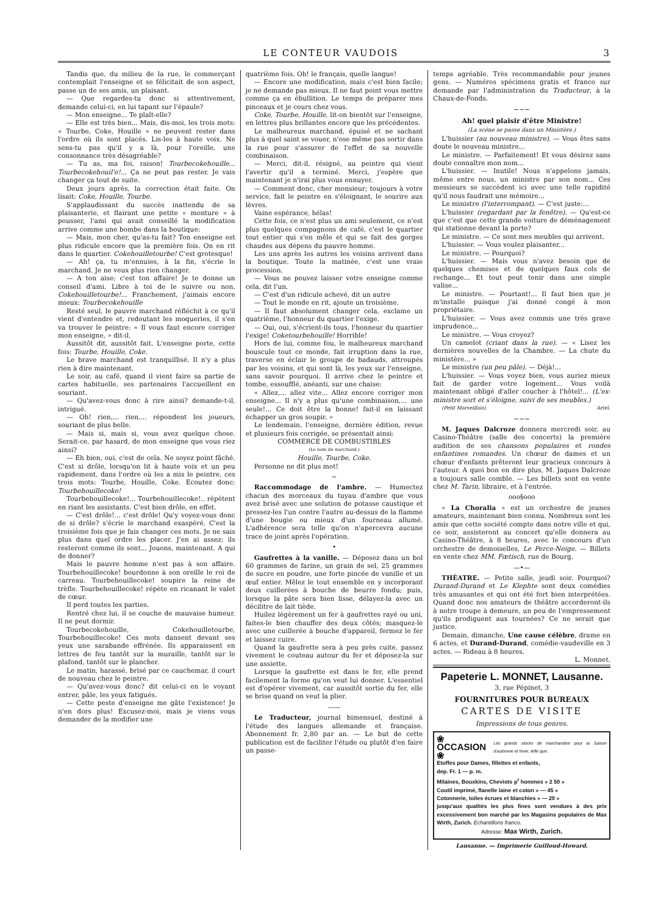LE CONTEUR VAUDOIS 3
Tandis que, du milieu de la rue, le commerçant contemplait l'enseigne et se félicitait de son aspect, passe un de ses amis, un plaisant.
— Que regardes-tu donc si attentivement, demande celui-ci, en lui tapant sur l'épaule?
— Mon enseigne... Te plaît-elle?
— Elle est très bien... Mais, dis-moi, les trois mots: « Tourbe, Coke, Houille » ne peuvent rester dans l'ordre où ils sont placés. Lis-les à haute voix. Ne sens-tu pas qu'il y a là, pour l'oreille, une consonnance très désagréable?
— Tu as, ma foi, raison! Tourbecokehouille... Tourbecokehouil'e!... Ça ne peut pas rester. Je vais changer ça tout de suite.
Deux jours après, la correction était faite. On lisait: Coke, Houille, Tourbe.
S'applaudissant du succès inattendu de sa plaisanterie, et flairant une petite « monture » à pousser, l'ami qui avait conseillé la modification arrive comme une bombe dans la boutique:
— Mais, mon cher, qu'as-tu fait? Ton enseigne est plus ridicule encore que la première fois. On en rit dans le quartier. Cokehouilletourbe! C'est grotesque!
— Ah! ça, tu m'ennuies, à la fin, s'écrie le marchand. Je ne veux plus rien changer.
— A ton aise; c'est ton affaire! Je te donne un conseil d'ami. Libre à toi de le suivre ou non. Cokehouilletourbe!... Franchement, j'aimais encore mieux: Tourbecokehouille
Resté seul, le pauvre marchand réfléchit à ce qu'il vient d'entendre et, redoutant les moqueries, il s'en va trouver le peintre: « Il vous faut encore corriger mon enseigne, » dit-il.
Aussitôt dit, aussitôt fait. L'enseigne porte, cette fois: Tourbe, Houille, Coke.
Le brave marchand est tranquillisé. Il n'y a plus rien à dire maintenant.
Le soir, au café, quand il vient faire sa partie de cartes habituelle, ses partenaires l'accueillent en souriant.
— Qu'avez-vous donc à rire ainsi? demande-t-il, intrigué.
— Oh! rien,... rien,... répondent les joueurs, souriant de plus belle.
— Mais si, mais si, vous avez quelque chose. Serait-ce, par hasard, de mon enseigne que vous riez ainsi?
— Eh bien, oui, c'est de cela. Ne soyez point fâché. C'est si drôle, lorsqu'on lit à haute voix et un peu rapidement, dans l'ordre où les a mis le peintre, ces trois mots: Tourbe, Houille, Coke. Ecoutez donc: Tourbehouillecoke!
Tourbehouillecoke!... Tourbehouillecoke!.. répètent en riant les assistants. C'est bien drôle, en effet.
— C'est drôle!... c'est drôle! Qu'y voyez-vous donc de si drôle? s'écrie le marchand exaspéré. C'est la troisième fois que je fais changer ces mots. Je ne sais plus dans quel ordre les placer. J'en ai assez; ils resteront comme ils sont... Jouons, maintenant. A qui de donner?
Mais le pauvre homme n'est pas à son affaire. Tourbehouillecoke! bourdonne à son oreille le roi de carreau. Tourbehouillecoke! soupire la reine de trèfle. Tourbehouillecoke! répète en ricanant le valet de cœur.
Il perd toutes les parties.
Rentré chez lui, il se couche de mauvaise humeur. Il ne peut dormir.
Tourbecokehouille, Cokehouilletourbe, Tourbehouillecoke! Ces mots dansent devant ses yeux une sarabande effrénée. Ils apparaissent en lettres de feu tantôt sur la muraille, tantôt sur le plafond, tantôt sur le plancher.
Le matin, harassé, brisé par ce cauchemar, il court de nouveau chez le peintre.
— Qu'avez-vous donc? dit celui-ci en le voyant entrer, pâle, les yeux fatigués.
— Cette peste d'enseigne me gâte l'existence! Je n'en dors plus! Excusez-moi, mais je viens vous demander de la modifier une
quatrième fois. Oh! le français, quelle langue!
— Encore une modification, mais c'est bien facile; je ne demande pas mieux. Il ne faut point vous mettre comme ça en ébullition. Le temps de préparer mes pinceaux et je cours chez vous.
Coke, Tourbe, Houille, lit-on bientôt sur l'enseigne, en lettres plus brillantes encore que les précédentes.
Le malheureux marchand, épuisé et ne sachant plus à quel saint se vouer, n'ose même pas sortir dans la rue pour s'assurer de l'effet de sa nouvelle combinaison.
— Merci, dit-il, résigné, au peintre qui vient l'avertir qu'il a terminé. Merci, j'espère que maintenant je n'irai plus vous ennuyer.
— Comment donc, cher monsieur; toujours à votre service, fait le peintre en s'éloignant, le sourire aux lèvres.
Vaine espérance, hélas!
Cette fois, ce n'est plus un ami seulement, ce n'est plus quelques compagnons de café, c'est le quartier tout entier qui s'en mêle et qui se fait des gorges chaudes aux dépens du pauvre homme.
Les uns après les autres les voisins arrivent dans la boutique. Toute la matinée, c'est une vraie procession.
— Vous ne pouvez laisser votre enseigne comme cela, dit l'un.
— C'est d'un ridicule achevé, dit un autre
— Tout le monde en rit, ajoute un troisième.
— Il faut absolument changer cela, exclame un quatrième, l'honneur du quartier l'exige.
— Oui, oui, s'écrient-ils tous, l'honneur du quartier l'exige! Coketourbehouille! Horrible!
Hors de lui, comme fou, le malheureux marchand bouscule tout ce monde, fait irruption dans la rue, traverse en éclair le groupe de badauds, attroupés par les voisins, et qui sont là, les yeux sur l'enseigne, sans savoir pourquoi. Il arrive chez le peintre et tombe, essoufflé, anéanti, sur une chaise:
« Allez,... allez vite... Allez encore corriger mon enseigne... Il n'y a plus qu'une combinaison,... une seule!... Ce doit être la bonne! fait-il en laissant échapper un gros soupir. »
Le lendemain, l'enseigne, dernière édition, revue et plusieurs fois corrigée, se présentait ainsi:
COMMERCE DE COMBUSTIBLES
(Le nom du marchand.)
Houille, Tourbe, Coke.
Personne ne dit plus mot!
~
Raccommodage de l'ambre. — Humectez chacun des morceaux du tuyau d'ambre que vous avez brisé avec une solution de potasse caustique et pressez-les l'un contre l'autre au-dessus de la flamme d'une bougie ou mieux d'un fourneau allumé. L'adhérence sera telle qu'on n'apercevra aucune trace de joint après l'opération.
•
Gaufrettes à la vanille. — Déposez dans un bol 60 grammes de farine, un grain de sel, 25 grammes de sucre en poudre, une forte pincée de vanille et un œuf entier. Mêlez le tout ensemble en y incorporant deux cuillerées à bouche de beurre fondu; puis, lorsque la pâte sera bien lisse, délayez-la avec un décilitre de lait tiède.
Huilez légèrement un fer à gaufrettes rayé ou uni, faites-le bien chauffer des deux côtés; masquez-le avec une cuillerée à bouche d'appareil, fermez le fer et laissez cuire.
Quand la gaufrette sera à peu près cuite, passez vivement le couteau autour du fer et déposez-la sur une assiette.
Lorsque la gaufrette est dans le fer, elle prend facilement la forme qu'on veut lui donner. L'essentiel est d'opérer vivement, car aussitôt sortie du fer, elle se brise quand on veut la plier.
——
Le Traducteur, journal bimensuel, destiné à l'étude des langues allemande et française. Abonnement fr. 2,80 par an. — Le but de cette publication est de faciliter l'étude ou plutôt d'en faire un passe-
temps agréable. Très recommandable pour jeunes gens. — Numéros spécimens gratis et franco sur demande par l'administration du Traducteur, à la Chaux-de-Fonds.
~~~
Ah! quel plaisir d'être Ministre!
(La scène se passe dans un Ministère.)
L'huissier (au nouveau ministre). — Vous êtes sans doute le nouveau ministre...
Le ministre. — Parfaitement! Et vous désirez sans doute connaître mon nom...
L'huissier. — Inutile! Nous n'appelons jamais, même entre nous, un ministre par son nom... Ces messieurs se succèdent ici avec une telle rapidité qu'il nous faudrait une mémoire...
Le ministre (l'interrompant). — C'est juste:...
L'huissier (regardant par la fenêtre). — Qu'est-ce que c'est que cette grande voiture de déménagement qui stationne devant la porte?
Le ministre. — Ce sont mes meubles qui arrivent.
L'huissier. — Vous voulez plaisanter...
Le ministre. — Pourquoi?
L'huissier. — Mais vous n'avez besoin que de quelques chemises et de quelques faux cols de rechange... Et tout peut tenir dans une simple valise...
Le ministre. — Pourtant!... Il faut bien que je m'installe puisque j'ai donné congé à mon propriétaire.
L'huissier. — Vous avez commis une très grave imprudence...
Le ministre. — Vous croyez?
Un camelot (criant dans la rue). — « Lisez les dernières nouvelles de la Chambre. — La chute du ministère... »
Le ministre (un peu pâle). — Déjà!...
L'huissier. — Vous voyez bien, vous auriez mieux fait de garder votre logement... Vous voilà maintenant obligé d'aller coucher à l'hôtel!... (L'ex-ministre sort et s'éloigne, suivi de ses meubles.)
(Petit Marseillais). Ariel.
~~~
M. Jaques Dalcroze donnera mercredi soir, au Casino-Théâtre (salle des concerts) la première audition de ses chansons populaires et rondes enfantines romandes. Un chœur de dames et un chœur d'enfants prêteront leur gracieux concours à l'auteur. A quoi bon en dire plus, M. Jaques Dalcroze a toujours salle comble. — Les billets sont en vente chez M. Tarin, libraire, et à l'entrée.
ooo§ooo
« La Choralia » est un orchestre de jeunes amateurs, maintenant bien connu. Nombreux sont les amis que cette société compte dans notre ville et qui, ce soir, assisteront au concert qu'elle donnera au Casino-Théâtre, à 8 heures, avec le concours d'un orchestre de demoiselles, Le Perce-Neige. — Billets en vente chez MM. Fœtisch, rue de Bourg.
—•—
THÉATRE. — Petite salle, jeudi soir. Pourquoi? Durand-Durand et Le Klephte sont deux comédies très amusantes et qui ont été fort bien interprétées. Quand donc nos amateurs de théâtre accorderont-ils à notre troupe à demeure, un peu de l'empressement qu'ils prodiguent aux tournées? Ce ne serait que justice.
Demain, dimanche, Une cause célèbre, drame en 6 actes, et Durand-Durand, comédie-vaudeville en 3 actes. — Rideau à 8 heures.
L. Monnet.
Papeterie L. MONNET, Lausanne.
3, rue Pépinet, 3
FOURNITURES POUR BUREAUX
CARTES DE VISITE
Impressions de tous genres.
❀ OCCASION ❀ Les grands stocks de marchandise pour la Saison d'automne et hiver, telle que:
Etoffes pour Dames, fillettes et enfants,
dep. Fr. 1 — p. m.
Milaines, Bouxkins, Cheviots p<sup>r</sup> hommes » 2 50 »
Coutil imprimé, flanelle laine et coton » — 45 »
Cotonnerie, toiles écrues et blanchies » — 20 »
jusqu'aux qualités les plus fines sont vendues à des prix excessivement bon marché par les Magasins populaires de Max Wirth, Zurich. Echantillons franco.
Adresse: Max Wirth, Zurich.
Lausanne. — Imprimerie Guilloud-Howard.